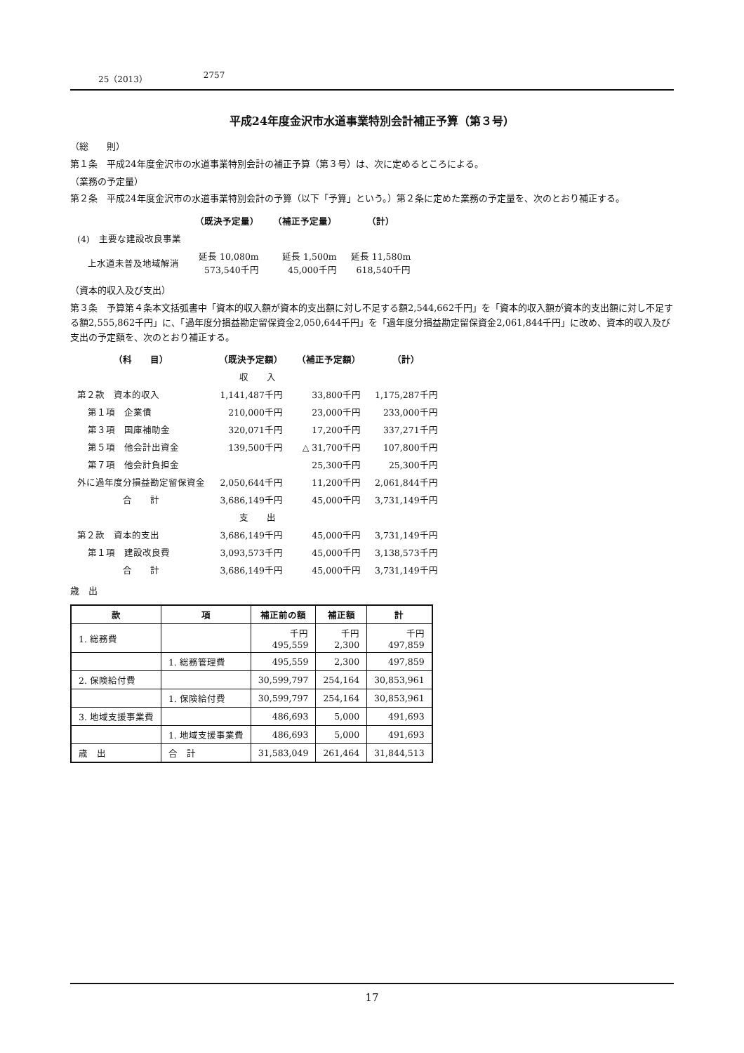25（2013） 2757
平成24年度金沢市水道事業特別会計補正予算（第３号）
（総　　則）
第１条　平成24年度金沢市の水道事業特別会計の補正予算（第３号）は、次に定めるところによる。
（業務の予定量）
第２条　平成24年度金沢市の水道事業特別会計の予算（以下「予算」という。）第２条に定めた業務の予定量を、次のとおり補正する。
| | （既決予定量） | （補正予定量） | （計） |
| --- | --- | --- | --- |
| (4) 主要な建設改良事業 | | | |
| 上水道未普及地域解消 | 延長 10,080m 573,540千円 | 延長 1,500m 45,000千円 | 延長 11,580m 618,540千円 |
（資本的収入及び支出）
第３条　予算第４条本文括弧書中「資本的収入額が資本的支出額に対し不足する額2,544,662千円」を「資本的収入額が資本的支出額に対し不足する額2,555,862千円」に、「過年度分損益勘定留保資金2,050,644千円」を「過年度分損益勘定留保資金2,061,844千円」に改め、資本的収入及び支出の予定額を、次のとおり補正する。
| （科 目） | （既決予定額） | （補正予定額） | （計） |
| --- | --- | --- | --- |
| 収 入 | | | |
| 第２款 資本的収入 | 1,141,487千円 | 33,800千円 | 1,175,287千円 |
| 第１項 企業債 | 210,000千円 | 23,000千円 | 233,000千円 |
| 第３項 国庫補助金 | 320,071千円 | 17,200千円 | 337,271千円 |
| 第５項 他会計出資金 | 139,500千円 | △ 31,700千円 | 107,800千円 |
| 第７項 他会計負担金 | | 25,300千円 | 25,300千円 |
| 外に過年度分損益勘定留保資金 | 2,050,644千円 | 11,200千円 | 2,061,844千円 |
| 合 計 | 3,686,149千円 | 45,000千円 | 3,731,149千円 |
| 支 出 | | | |
| 第２款 資本的支出 | 3,686,149千円 | 45,000千円 | 3,731,149千円 |
| 第１項 建設改良費 | 3,093,573千円 | 45,000千円 | 3,138,573千円 |
| 合 計 | 3,686,149千円 | 45,000千円 | 3,731,149千円 |
歳　出
| 款 | 項 | 補正前の額 | 補正額 | 計 |
| --- | --- | --- | --- | --- |
| 1. 総務費 | | 千円 495,559 | 千円 2,300 | 千円 497,859 |
| | 1. 総務管理費 | 495,559 | 2,300 | 497,859 |
| 2. 保険給付費 | | 30,599,797 | 254,164 | 30,853,961 |
| | 1. 保険給付費 | 30,599,797 | 254,164 | 30,853,961 |
| 3. 地域支援事業費 | | 486,693 | 5,000 | 491,693 |
| | 1. 地域支援事業費 | 486,693 | 5,000 | 491,693 |
| 歳 出 | 合 計 | 31,583,049 | 261,464 | 31,844,513 |
17